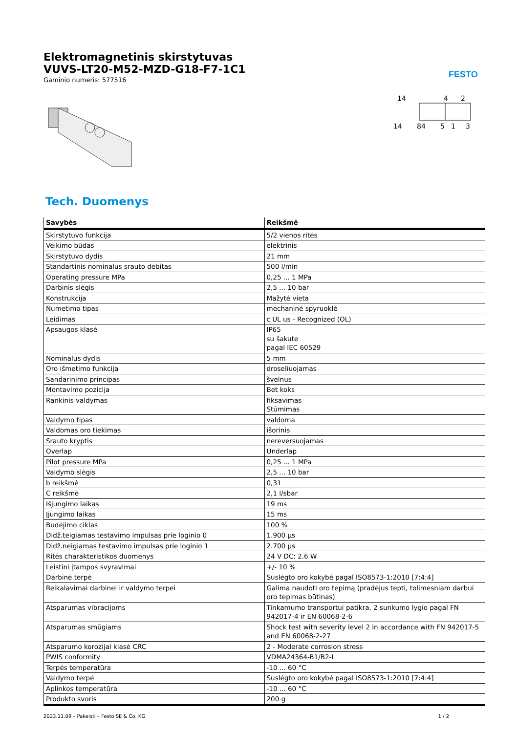FESTO
Elektromagnetinis skirstytuvas
VUVS-LT20-M52-MZD-G18-F7-1C1
Gaminio numeris: 577516
14
4
2
14
84
5
1
3
Tech. Duomenys
| Savybės | Reikšmė |
| --- | --- |
| Skirstytuvo funkcija | 5/2 vienos ritės |
| Veikimo būdas | elektrinis |
| Skirstytuvo dydis | 21 mm |
| Standartinis nominalus srauto debitas | 500 l/min |
| Operating pressure MPa | 0,25 ... 1 MPa |
| Darbinis slėgis | 2,5 ... 10 bar |
| Konstrukcija | Mažytė vieta |
| Numetimo tipas | mechaninė spyruoklė |
| Leidimas | c UL us - Recognized (OL) |
| Apsaugos klasė | IP65 su šakute pagal IEC 60529 |
| Nominalus dydis | 5 mm |
| Oro išmetimo funkcija | droseliuojamas |
| Sandarinimo principas | švelnus |
| Montavimo pozicija | Bet koks |
| Rankinis valdymas | fiksavimas Stūmimas |
| Valdymo tipas | valdoma |
| Valdomas oro tiekimas | išorinis |
| Srauto kryptis | nereversuojamas |
| Overlap | Underlap |
| Pilot pressure MPa | 0,25 ... 1 MPa |
| Valdymo slėgis | 2,5 ... 10 bar |
| b reikšmė | 0,31 |
| C reikšmė | 2,1 l/sbar |
| Išjungimo laikas | 19 ms |
| Įjungimo laikas | 15 ms |
| Budėjimo ciklas | 100 % |
| Didž.teigiamas testavimo impulsas prie loginio 0 | 1.900 µs |
| Didž.neigiamas testavimo impulsas prie loginio 1 | 2.700 µs |
| Ritės charakteristikos duomenys | 24 V DC: 2.6 W |
| Leistini įtampos svyravimai | +/- 10 % |
| Darbinė terpė | Suslėgto oro kokybė pagal ISO8573-1:2010 [7:4:4] |
| Reikalavimai darbinei ir valdymo terpei | Galima naudoti oro tepimą (pradėjus tepti, tolimesniam darbui oro tepimas būtinas) |
| Atsparumas vibracijoms | Tinkamumo transportui patikra, 2 sunkumo lygio pagal FN 942017-4 ir EN 60068-2-6 |
| Atsparumas smūgiams | Shock test with severity level 2 in accordance with FN 942017-5 and EN 60068-2-27 |
| Atsparumo korozijai klasė CRC | 2 - Moderate corrosion stress |
| PWIS conformity | VDMA24364-B1/B2-L |
| Terpės temperatūra | -10 ... 60 °C |
| Valdymo terpė | Suslėgto oro kokybė pagal ISO8573-1:2010 [7:4:4] |
| Aplinkos temperatūra | -10 ... 60 °C |
| Produkto svoris | 200 g |
2023.11.09 – Pakeisti – Festo SE & Co. KG 1 / 2